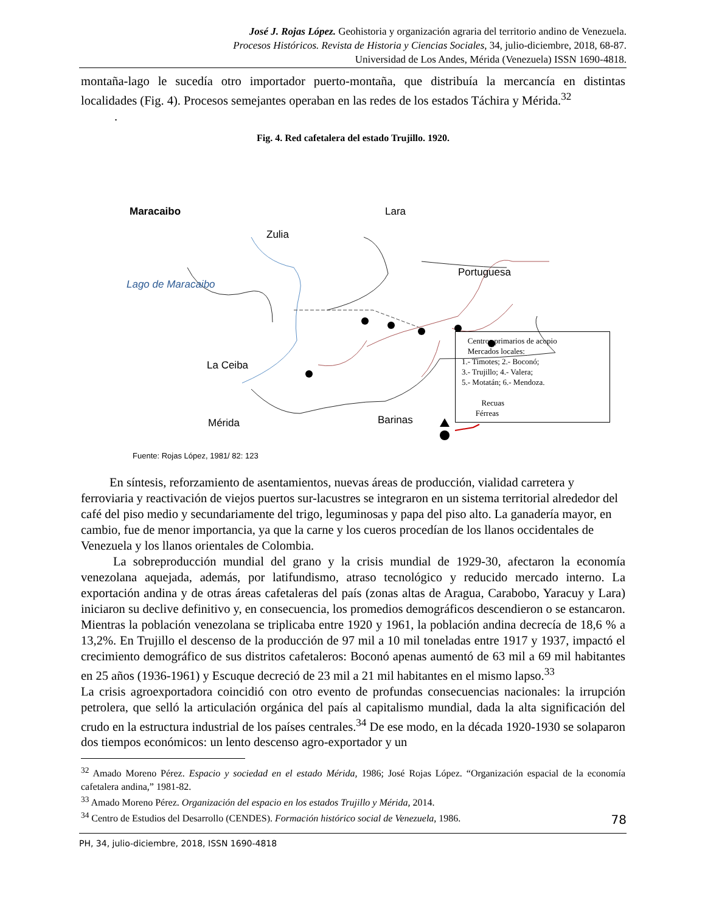José J. Rojas López. Geohistoria y organización agraria del territorio andino de Venezuela.
Procesos Históricos. Revista de Historia y Ciencias Sociales, 34, julio-diciembre, 2018, 68-87.
Universidad de Los Andes, Mérida (Venezuela) ISSN 1690-4818.
montaña-lago le sucedía otro importador puerto-montaña, que distribuía la mercancía en distintas localidades (Fig. 4). Procesos semejantes operaban en las redes de los estados Táchira y Mérida.<sup>32</sup>
.
Fig. 4. Red cafetalera del estado Trujillo. 1920.
Maracaibo Lara
Zulia
Portuguesa
Lago de Maracaibo
La Ceiba
Mérida Barinas
Fuente: Rojas López, 1981/ 82: 123
Centros primarios de acopio
Mercados locales:
1.- Timotes; 2.- Boconó;
3.- Trujillo; 4.- Valera;
5.- Motatán; 6.- Mendoza.
Recuas
Férreas
En síntesis, reforzamiento de asentamientos, nuevas áreas de producción, vialidad carretera y ferroviaria y reactivación de viejos puertos sur-lacustres se integraron en un sistema territorial alrededor del café del piso medio y secundariamente del trigo, leguminosas y papa del piso alto. La ganadería mayor, en cambio, fue de menor importancia, ya que la carne y los cueros procedían de los llanos occidentales de Venezuela y los llanos orientales de Colombia.
La sobreproducción mundial del grano y la crisis mundial de 1929-30, afectaron la economía venezolana aquejada, además, por latifundismo, atraso tecnológico y reducido mercado interno. La exportación andina y de otras áreas cafetaleras del país (zonas altas de Aragua, Carabobo, Yaracuy y Lara) iniciaron su declive definitivo y, en consecuencia, los promedios demográficos descendieron o se estancaron. Mientras la población venezolana se triplicaba entre 1920 y 1961, la población andina decrecía de 18,6 % a 13,2%. En Trujillo el descenso de la producción de 97 mil a 10 mil toneladas entre 1917 y 1937, impactó el crecimiento demográfico de sus distritos cafetaleros: Boconó apenas aumentó de 63 mil a 69 mil habitantes en 25 años (1936-1961) y Escuque decreció de 23 mil a 21 mil habitantes en el mismo lapso.<sup>33</sup>
La crisis agroexportadora coincidió con otro evento de profundas consecuencias nacionales: la irrupción petrolera, que selló la articulación orgánica del país al capitalismo mundial, dada la alta significación del crudo en la estructura industrial de los países centrales.<sup>34</sup> De ese modo, en la década 1920-1930 se solaparon dos tiempos económicos: un lento descenso agro-exportador y un
<sup>32</sup> Amado Moreno Pérez. Espacio y sociedad en el estado Mérida, 1986; José Rojas López. “Organización espacial de la economía cafetalera andina,” 1981-82.
<sup>33</sup> Amado Moreno Pérez. Organización del espacio en los estados Trujillo y Mérida, 2014.
<sup>34</sup> Centro de Estudios del Desarrollo (CENDES). Formación histórico social de Venezuela, 1986.
78
PH, 34, julio-diciembre, 2018, ISSN 1690-4818